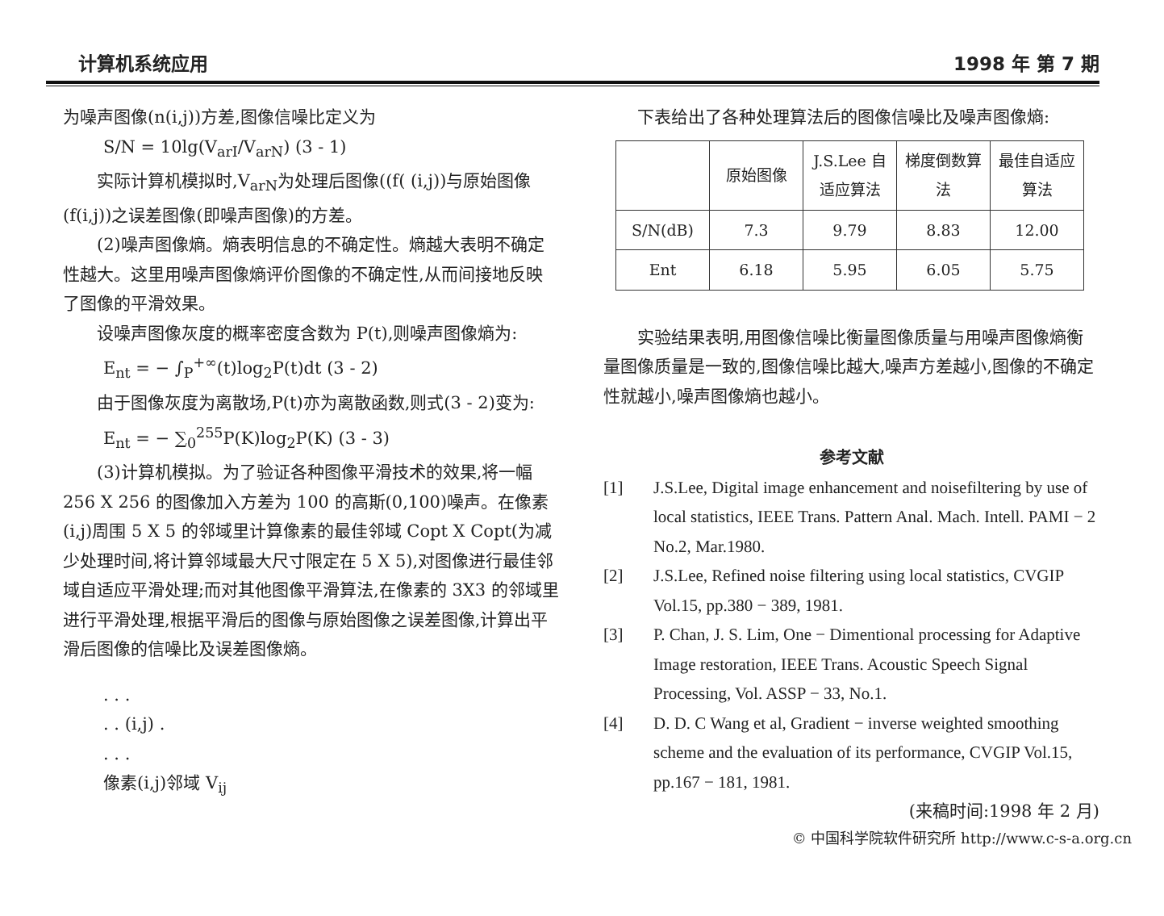计算机系统应用 1998 年 第 7 期
为噪声图像(n(i,j))方差,图像信噪比定义为
S/N = 10lg(V<sub>arI</sub>/V<sub>arN</sub>) (3 - 1)
实际计算机模拟时,V<sub>arN</sub>为处理后图像((f( (i,j))与原始图像(f(i,j))之误差图像(即噪声图像)的方差。
(2)噪声图像熵。熵表明信息的不确定性。熵越大表明不确定性越大。这里用噪声图像熵评价图像的不确定性,从而间接地反映了图像的平滑效果。
设噪声图像灰度的概率密度含数为 P(t),则噪声图像熵为:
E<sub>nt</sub> = − ∫<sub>P</sub><sup>+∞</sup>(t)log<sub>2</sub>P(t)dt (3 - 2)
由于图像灰度为离散场,P(t)亦为离散函数,则式(3 - 2)变为:
E<sub>nt</sub> = − ∑<sub>0</sub><sup>255</sup>P(K)log<sub>2</sub>P(K) (3 - 3)
(3)计算机模拟。为了验证各种图像平滑技术的效果,将一幅 256 X 256 的图像加入方差为 100 的高斯(0,100)噪声。在像素(i,j)周围 5 X 5 的邻域里计算像素的最佳邻域 Copt X Copt(为减少处理时间,将计算邻域最大尺寸限定在 5 X 5),对图像进行最佳邻域自适应平滑处理;而对其他图像平滑算法,在像素的 3X3 的邻域里进行平滑处理,根据平滑后的图像与原始图像之误差图像,计算出平滑后图像的信噪比及误差图像熵。
. . .
. . (i,j) .
. . .
像素(i,j)邻域 V<sub>ij</sub>
下表给出了各种处理算法后的图像信噪比及噪声图像熵:
| | 原始图像 | J.S.Lee 自适应算法 | 梯度倒数算 法 | 最佳自适应算法 |
| S/N(dB) | 7.3 | 9.79 | 8.83 | 12.00 |
| Ent | 6.18 | 5.95 | 6.05 | 5.75 |
实验结果表明,用图像信噪比衡量图像质量与用噪声图像熵衡量图像质量是一致的,图像信噪比越大,噪声方差越小,图像的不确定性就越小,噪声图像熵也越小。
参考文献
[1] J.S.Lee, Digital image enhancement and noisefiltering by use of local statistics, IEEE Trans. Pattern Anal. Mach. Intell. PAMI − 2 No.2, Mar.1980.
[2] J.S.Lee, Refined noise filtering using local statistics, CVGIP Vol.15, pp.380 − 389, 1981.
[3] P. Chan, J. S. Lim, One − Dimentional processing for Adaptive Image restoration, IEEE Trans. Acoustic Speech Signal Processing, Vol. ASSP − 33, No.1.
[4] D. D. C Wang et al, Gradient − inverse weighted smoothing scheme and the evaluation of its performance, CVGIP Vol.15, pp.167 − 181, 1981.
(来稿时间:1998 年 2 月)
© 中国科学院软件研究所 http://www.c-s-a.org.cn